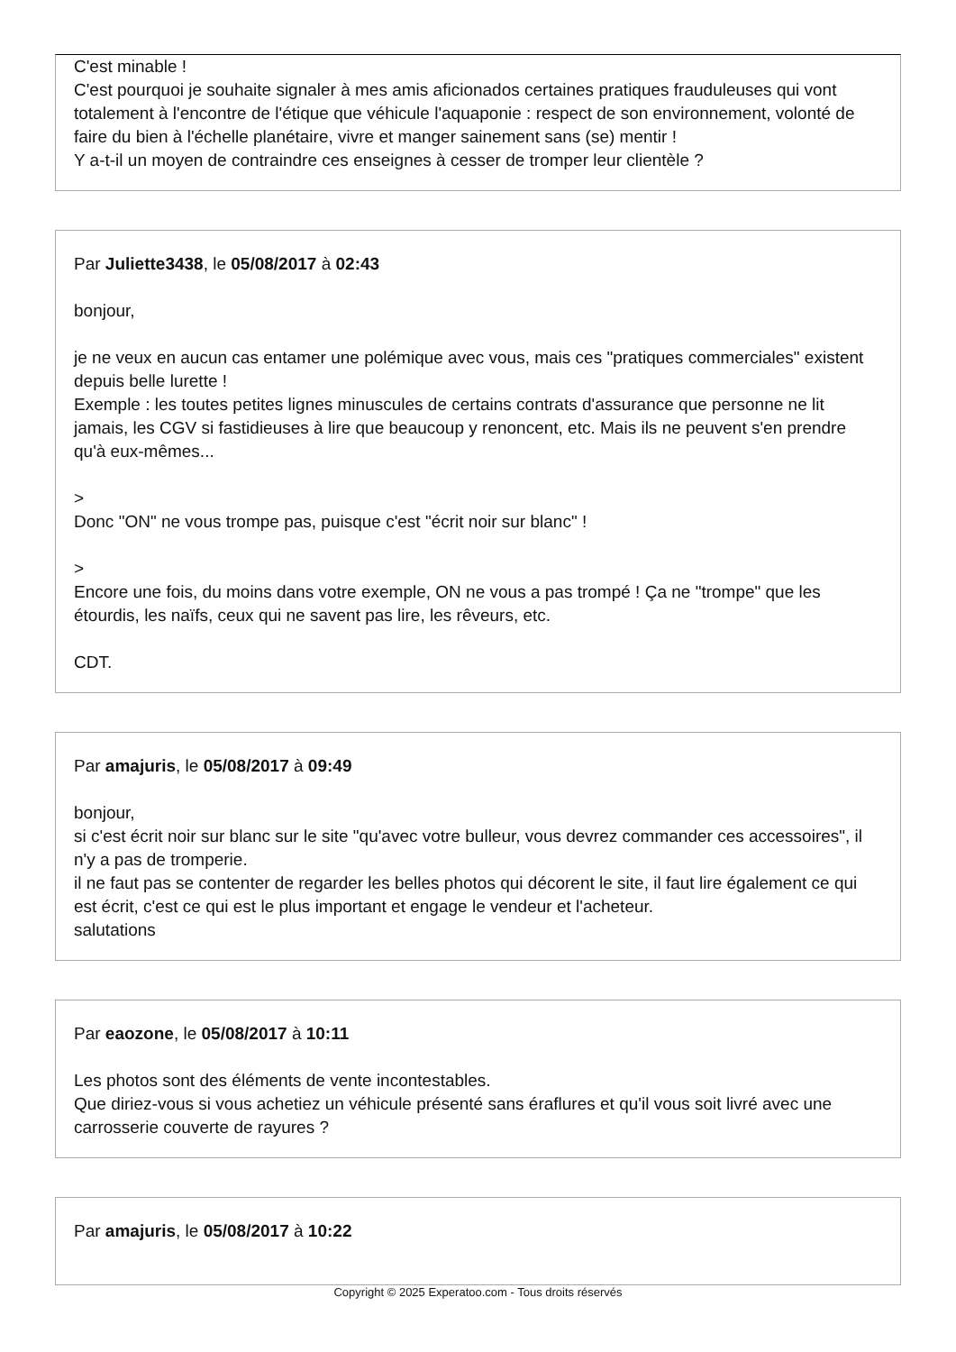C'est minable !
C'est pourquoi je souhaite signaler à mes amis aficionados certaines pratiques frauduleuses qui vont totalement à l'encontre de l'étique que véhicule l'aquaponie : respect de son environnement, volonté de faire du bien à l'échelle planétaire, vivre et manger sainement sans (se) mentir !
Y a-t-il un moyen de contraindre ces enseignes à cesser de tromper leur clientèle ?
Par Juliette3438, le 05/08/2017 à 02:43
bonjour,
je ne veux en aucun cas entamer une polémique avec vous, mais ces "pratiques commerciales" existent depuis belle lurette !
Exemple : les toutes petites lignes minuscules de certains contrats d'assurance que personne ne lit jamais, les CGV si fastidieuses à lire que beaucoup y renoncent, etc. Mais ils ne peuvent s'en prendre qu'à eux-mêmes...
>
Donc "ON" ne vous trompe pas, puisque c'est "écrit noir sur blanc" !
>
Encore une fois, du moins dans votre exemple, ON ne vous a pas trompé ! Ça ne "trompe" que les étourdis, les naïfs, ceux qui ne savent pas lire, les rêveurs, etc.
CDT.
Par amajuris, le 05/08/2017 à 09:49
bonjour,
si c'est écrit noir sur blanc sur le site "qu'avec votre bulleur, vous devrez commander ces accessoires", il n'y a pas de tromperie.
il ne faut pas se contenter de regarder les belles photos qui décorent le site, il faut lire également ce qui est écrit, c'est ce qui est le plus important et engage le vendeur et l'acheteur.
salutations
Par eaozone, le 05/08/2017 à 10:11
Les photos sont des éléments de vente incontestables.
Que diriez-vous si vous achetiez un véhicule présenté sans éraflures et qu'il vous soit livré avec une carrosserie couverte de rayures ?
Par amajuris, le 05/08/2017 à 10:22
Copyright © 2025 Experatoo.com - Tous droits réservés